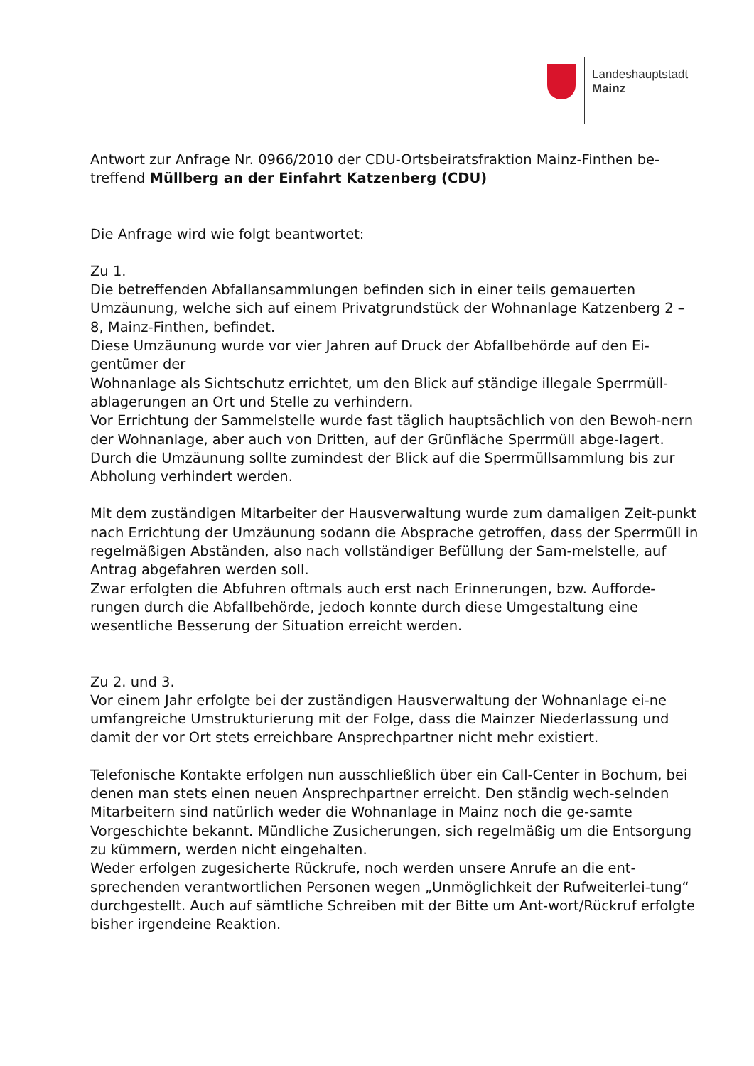Landeshauptstadt
Mainz
Antwort zur Anfrage Nr. 0966/2010 der CDU-Ortsbeiratsfraktion Mainz-Finthen be-treffend Müllberg an der Einfahrt Katzenberg (CDU)
Die Anfrage wird wie folgt beantwortet:
Zu 1.
Die betreffenden Abfallansammlungen befinden sich in einer teils gemauerten Umzäunung, welche sich auf einem Privatgrundstück der Wohnanlage Katzenberg 2 – 8, Mainz-Finthen, befindet.
Diese Umzäunung wurde vor vier Jahren auf Druck der Abfallbehörde auf den Ei-gentümer der
Wohnanlage als Sichtschutz errichtet, um den Blick auf ständige illegale Sperrmüll-ablagerungen an Ort und Stelle zu verhindern.
Vor Errichtung der Sammelstelle wurde fast täglich hauptsächlich von den Bewoh-nern der Wohnanlage, aber auch von Dritten, auf der Grünfläche Sperrmüll abge-lagert. Durch die Umzäunung sollte zumindest der Blick auf die Sperrmüllsammlung bis zur Abholung verhindert werden.
Mit dem zuständigen Mitarbeiter der Hausverwaltung wurde zum damaligen Zeit-punkt nach Errichtung der Umzäunung sodann die Absprache getroffen, dass der Sperrmüll in regelmäßigen Abständen, also nach vollständiger Befüllung der Sam-melstelle, auf Antrag abgefahren werden soll.
Zwar erfolgten die Abfuhren oftmals auch erst nach Erinnerungen, bzw. Aufforde-rungen durch die Abfallbehörde, jedoch konnte durch diese Umgestaltung eine wesentliche Besserung der Situation erreicht werden.
Zu 2. und 3.
Vor einem Jahr erfolgte bei der zuständigen Hausverwaltung der Wohnanlage ei-ne umfangreiche Umstrukturierung mit der Folge, dass die Mainzer Niederlassung und damit der vor Ort stets erreichbare Ansprechpartner nicht mehr existiert.
Telefonische Kontakte erfolgen nun ausschließlich über ein Call-Center in Bochum, bei denen man stets einen neuen Ansprechpartner erreicht. Den ständig wech-selnden Mitarbeitern sind natürlich weder die Wohnanlage in Mainz noch die ge-samte Vorgeschichte bekannt. Mündliche Zusicherungen, sich regelmäßig um die Entsorgung zu kümmern, werden nicht eingehalten.
Weder erfolgen zugesicherte Rückrufe, noch werden unsere Anrufe an die ent-sprechenden verantwortlichen Personen wegen „Unmöglichkeit der Rufweiterlei-tung“ durchgestellt. Auch auf sämtliche Schreiben mit der Bitte um Ant-wort/Rückruf erfolgte bisher irgendeine Reaktion.